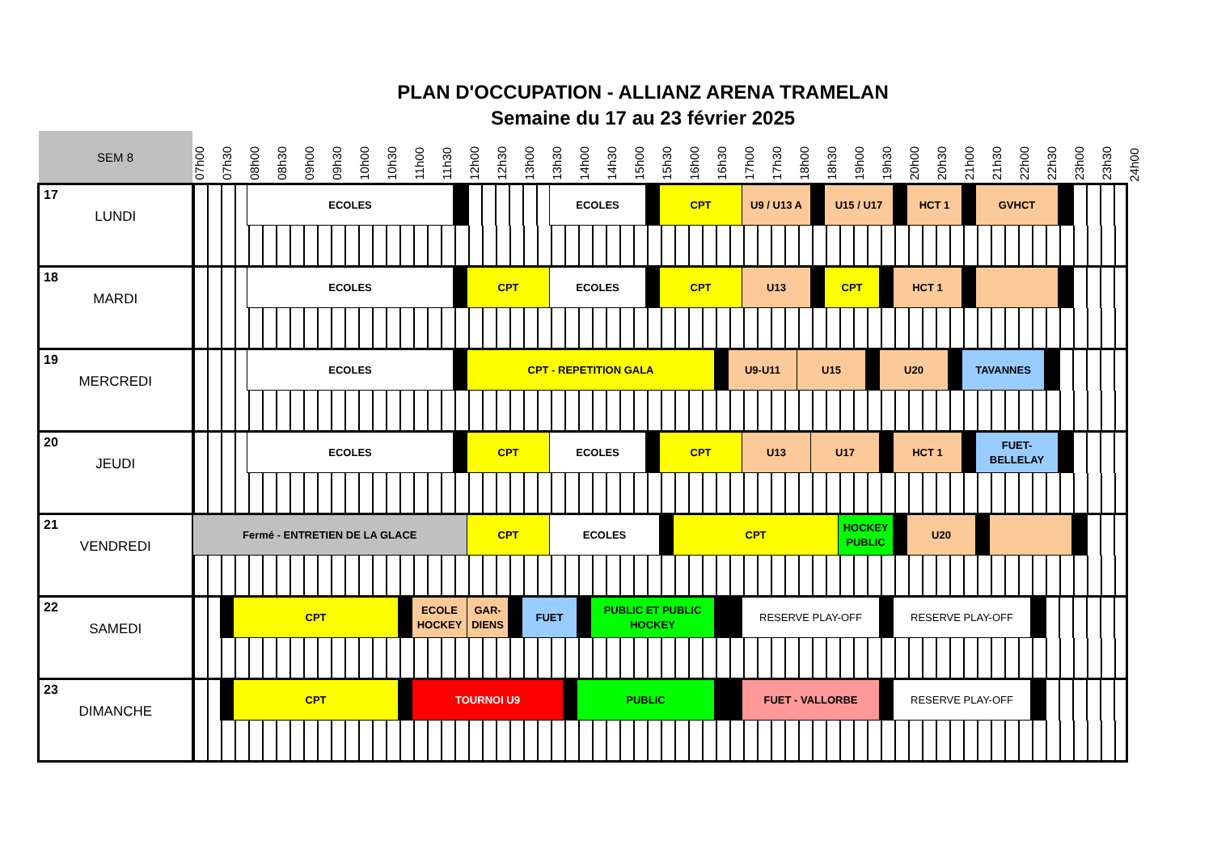PLAN D'OCCUPATION - ALLIANZ ARENA TRAMELAN
Semaine du 17 au 23 février 2025
| SEM 8 | 07h00 | 07h30 | | 08h00 | 08h30 | 09h00 | 09h30 | 10h00 | 10h30 | | 11h00 | 11h30 | | 12h00 | 12h30 | | 13h00 | 13h30 | | 14h00 | | 14h30 | 15h00 | | 15h30 | | 16h00 | 16h30 | | 17h00 | 17h30 | 18h00 | | 18h30 | | 19h00 | | 19h30 | | 20h00 | 20h30 | | 21h00 | | 21h30 | 22h00 | | 22h30 | | 23h00 | | 23h30 | 24h00 |
| --- | --- | --- | --- | --- | --- | --- | --- | --- | --- | --- | --- | --- | --- | --- | --- | --- | --- | --- | --- | --- | --- | --- | --- | --- | --- | --- | --- | --- | --- | --- | --- | --- | --- | --- | --- | --- | --- | --- | --- | --- | --- | --- | --- | --- | --- | --- | --- | --- | --- | --- | --- | --- | --- |
| 17 LUNDI | | | | ECOLES | | | | | | | | | | | | | | ECOLES | | | | | | | CPT | | | | | U9 / U13 A | | | | U15 / U17 | | | | | | HCT 1 | | | | GVHCT | | | | | | | | | |
| 18 MARDI | | | | ECOLES | | | | | | | | | | CPT | | | | ECOLES | | | | | | | CPT | | | | | U13 | | | | CPT | | | | | HCT 1 | | | | | | | | | | | | | | |
| 19 MERCREDI | | | | ECOLES | | | | | | | | | | CPT - REPETITION GALA | | | | | | | | | | | | | | | U9-U11 | | | U15 | | | | | | U20 | | | | | TAVANNES | | | | | | | | | | |
| 20 JEUDI | | | | ECOLES | | | | | | | | | | CPT | | | | ECOLES | | | | | | | CPT | | | | | U13 | | | U17 | | | | | | HCT 1 | | | | | FUET- BELLELAY | | | | | | | | | |
| 21 VENDREDI | Fermé - ENTRETIEN DE LA GLACE | | | | | | | | | | | | | CPT | | | | ECOLES | | | | | | | | CPT | | | | | | | | | HOCKEY PUBLIC | | | | | U20 | | | | | | | | | | | | | |
| 22 SAMEDI | | | CPT | | | | | | | | ECOLE HOCKEY | | | GAR- DIENS | | | FUET | | | | PUBLIC ET PUBLIC HOCKEY | | | | | | | | | RESERVE PLAY-OFF | | | | | | | | | RESERVE PLAY-OFF | | | | | | | | | | | | | | |
| 23 DIMANCHE | | | CPT | | | | | | | | TOURNOI U9 | | | | | | | | | PUBLIC | | | | | | | | | | FUET - VALLORBE | | | | | | | | | RESERVE PLAY-OFF | | | | | | | | | | | | | | |